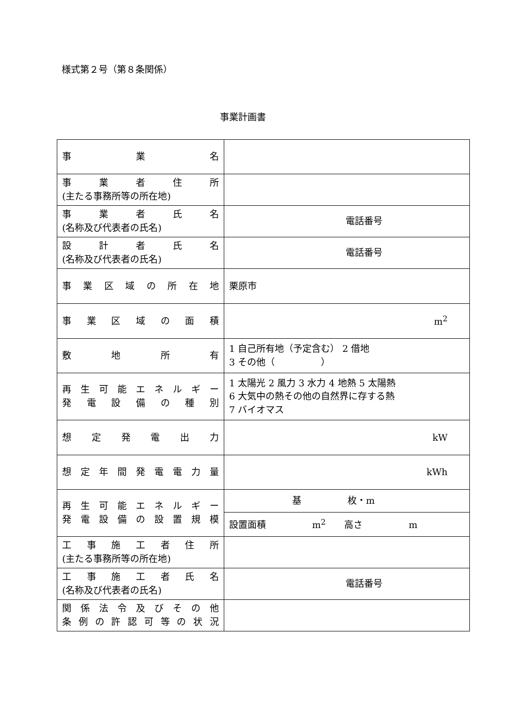様式第２号（第８条関係）
事業計画書
| 事 業 名 | |
| 事 業 者 住 所 (主たる事務所等の所在地) | |
| 事 業 者 氏 名 (名称及び代表者の氏名) | 電話番号 |
| 設 計 者 氏 名 (名称及び代表者の氏名) | 電話番号 |
| 事 業 区 域 の 所 在 地 | 栗原市 |
| 事 業 区 域 の 面 積 | m<sup>2</sup> |
| 敷 地 所 有 | 1 自己所有地（予定含む） 2 借地 3 その他（ ） |
| 再 生 可 能 エ ネ ル ギ ー 発 電 設 備 の 種 別 | 1 太陽光 2 風力 3 水力 4 地熱 5 太陽熱 6 大気中の熱その他の自然界に存する熱 7 バイオマス |
| 想 定 発 電 出 力 | kW |
| 想 定 年 間 発 電 電 力 量 | kWh |
| 再 生 可 能 エ ネ ル ギ ー 発 電 設 備 の 設 置 規 模 | 基 枚・m |
| | 設置面積 m<sup>2</sup> 高さ m |
| 工 事 施 工 者 住 所 (主たる事務所等の所在地) | |
| 工 事 施 工 者 氏 名 (名称及び代表者の氏名) | 電話番号 |
| 関 係 法 令 及 び そ の 他 条 例 の 許 認 可 等 の 状 況 | |